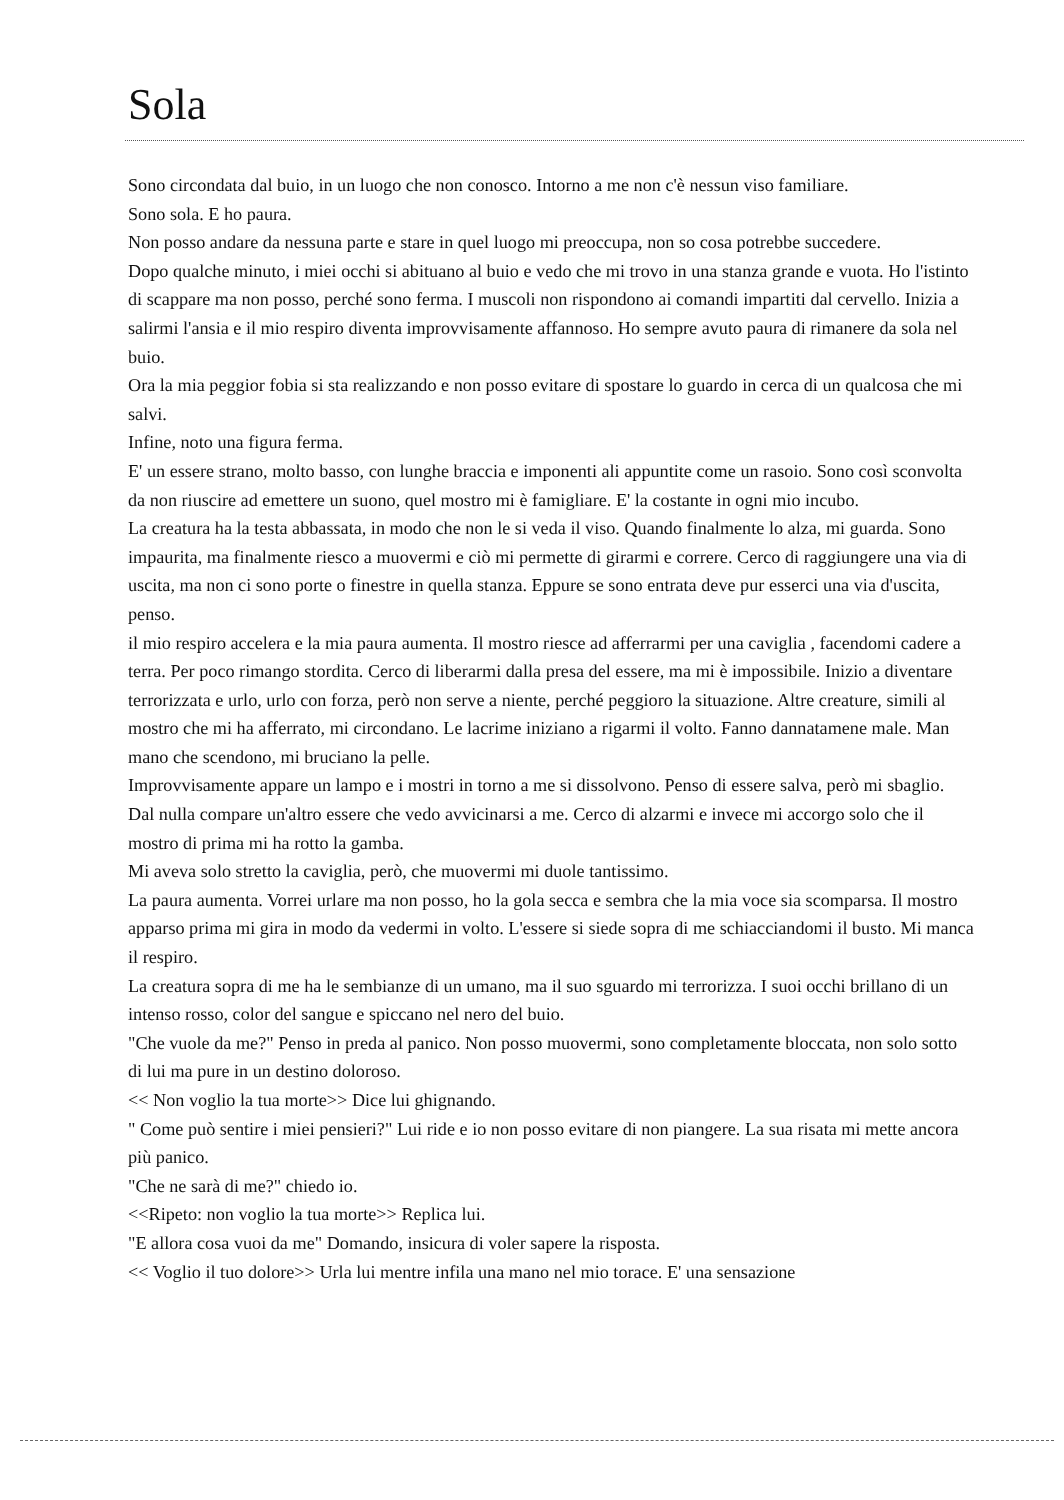Sola
Sono circondata dal buio, in un luogo che non conosco. Intorno a me non c'è nessun viso familiare.
Sono sola. E ho paura.
Non posso andare da nessuna parte e stare in quel luogo mi preoccupa, non so cosa potrebbe succedere.
Dopo qualche minuto, i miei occhi si abituano al buio e vedo che mi trovo in una stanza grande e vuota. Ho l'istinto di scappare ma non posso, perché sono ferma. I muscoli non rispondono ai comandi impartiti dal cervello. Inizia a salirmi l'ansia e il mio respiro diventa improvvisamente affannoso. Ho sempre avuto paura di rimanere da sola nel buio.
Ora la mia peggior fobia si sta realizzando e non posso evitare di spostare lo guardo in cerca di un qualcosa che mi salvi.
Infine, noto una figura ferma.
E' un essere strano, molto basso, con lunghe braccia e imponenti ali appuntite come un rasoio. Sono così sconvolta da non riuscire ad emettere un suono, quel mostro mi è famigliare. E' la costante in ogni mio incubo.
La creatura ha la testa abbassata, in modo che non le si veda il viso. Quando finalmente lo alza, mi guarda. Sono impaurita, ma finalmente riesco a muovermi e ciò mi permette di girarmi e correre. Cerco di raggiungere una via di uscita, ma non ci sono porte o finestre in quella stanza. Eppure se sono entrata deve pur esserci una via d'uscita, penso.
il mio respiro accelera e la mia paura aumenta. Il mostro riesce ad afferrarmi per una caviglia , facendomi cadere a terra. Per poco rimango stordita. Cerco di liberarmi dalla presa del essere, ma mi è impossibile. Inizio a diventare terrorizzata e urlo, urlo con forza, però non serve a niente, perché peggioro la situazione. Altre creature, simili al mostro che mi ha afferrato, mi circondano. Le lacrime iniziano a rigarmi il volto. Fanno dannatamene male. Man mano che scendono, mi bruciano la pelle.
Improvvisamente appare un lampo e i mostri in torno a me si dissolvono. Penso di essere salva, però mi sbaglio. Dal nulla compare un'altro essere che vedo avvicinarsi a me. Cerco di alzarmi e invece mi accorgo solo che il mostro di prima mi ha rotto la gamba.
Mi aveva solo stretto la caviglia, però, che muovermi mi duole tantissimo.
La paura aumenta. Vorrei urlare ma non posso, ho la gola secca e sembra che la mia voce sia scomparsa. Il mostro apparso prima mi gira in modo da vedermi in volto. L'essere si siede sopra di me schiacciandomi il busto. Mi manca il respiro.
La creatura sopra di me ha le sembianze di un umano, ma il suo sguardo mi terrorizza. I suoi occhi brillano di un intenso rosso, color del sangue e spiccano nel nero del buio.
"Che vuole da me?" Penso in preda al panico. Non posso muovermi, sono completamente bloccata, non solo sotto di lui ma pure in un destino doloroso.
<< Non voglio la tua morte>> Dice lui ghignando.
" Come può sentire i miei pensieri?" Lui ride e io non posso evitare di non piangere. La sua risata mi mette ancora più panico.
"Che ne sarà di me?" chiedo io.
<<Ripeto: non voglio la tua morte>> Replica lui.
"E allora cosa vuoi da me" Domando, insicura di voler sapere la risposta.
<< Voglio il tuo dolore>> Urla lui mentre infila una mano nel mio torace. E' una sensazione